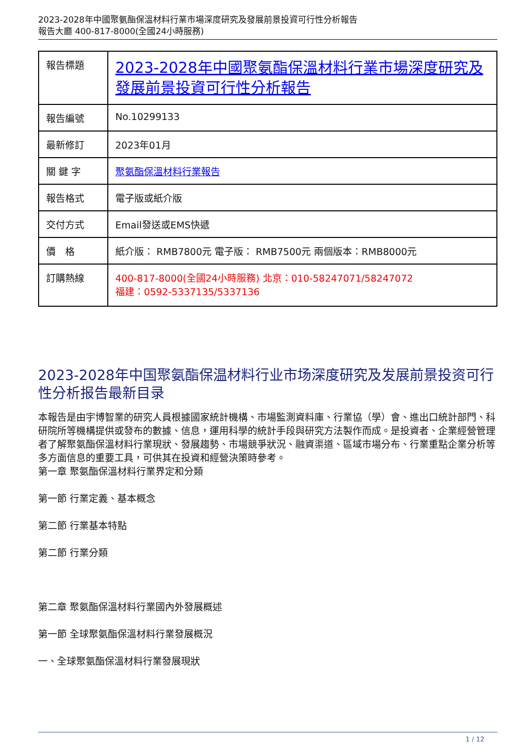2023-2028年中國聚氨酯保溫材料行業市場深度研究及發展前景投資可行性分析報告
報告大廳 400-817-8000(全國24小時服務)
| 報告標題 | 2023-2028年中國聚氨酯保溫材料行業市場深度研究及發展前景投資可行性分析報告 |
| 報告編號 | No.10299133 |
| 最新修訂 | 2023年01月 |
| 關 鍵 字 | 聚氨酯保溫材料行業報告 |
| 報告格式 | 電子版或紙介版 |
| 交付方式 | Email發送或EMS快遞 |
| 價 格 | 紙介版： RMB7800元 電子版： RMB7500元 兩個版本：RMB8000元 |
| 訂購熱線 | 400-817-8000(全國24小時服務) 北京：010-58247071/58247072 福建：0592-5337135/5337136 |
2023-2028年中国聚氨酯保温材料行业市场深度研究及发展前景投资可行性分析报告最新目录
本報告是由宇博智業的研究人員根據國家統計機構、市場監測資料庫、行業協（學）會、進出口統計部門、科研院所等機構提供或發布的數據、信息，運用科學的統計手段與研究方法製作而成。是投資者、企業經營管理者了解聚氨酯保溫材料行業現狀、發展趨勢、市場競爭狀況、融資渠道、區域市場分布、行業重點企業分析等多方面信息的重要工具，可供其在投資和經營決策時參考。
第一章 聚氨酯保溫材料行業界定和分類
第一節 行業定義、基本概念
第二節 行業基本特點
第二節 行業分類
第二章 聚氨酯保溫材料行業國內外發展概述
第一節 全球聚氨酯保溫材料行業發展概況
一、全球聚氨酯保溫材料行業發展現狀
1 / 12